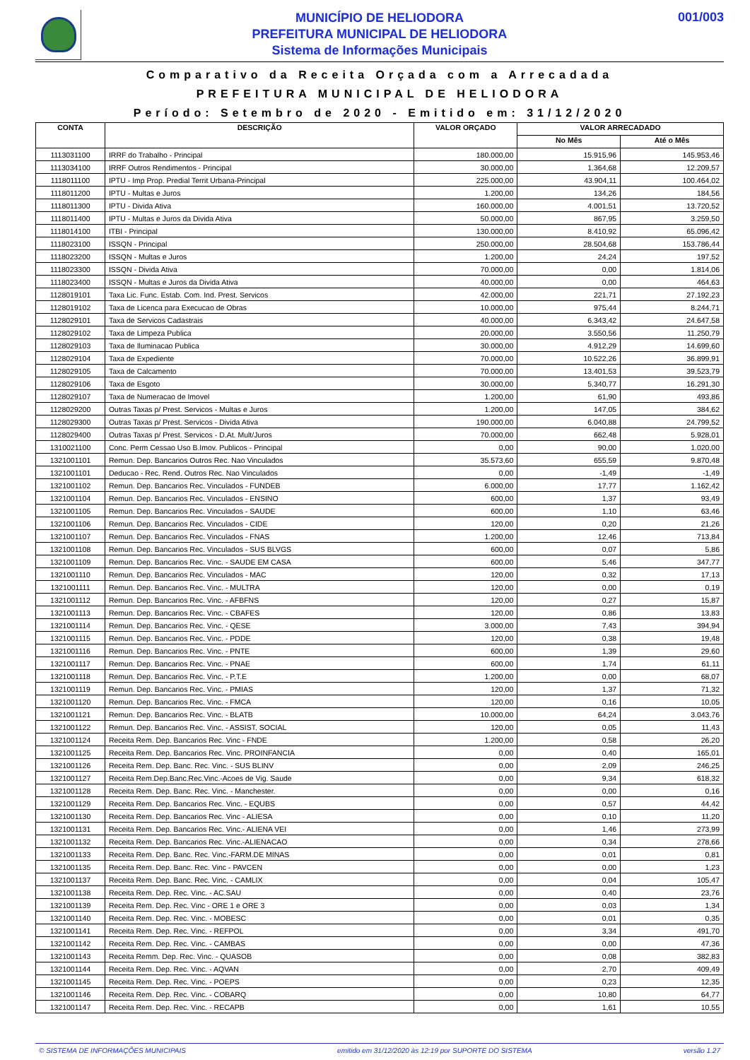MUNICÍPIO DE HELIODORA
PREFEITURA MUNICIPAL DE HELIODORA
Sistema de Informações Municipais
001/003
Comparativo da Receita Orçada com a Arrecadada
PREFEITURA MUNICIPAL DE HELIODORA
Período: Setembro de 2020 - Emitido em: 31/12/2020
| CONTA | DESCRIÇÃO | VALOR ORÇADO | VALOR ARRECADADO | |
| --- | --- | --- | --- | --- |
| | | | No Mês | Até o Mês |
| 1113031100 | IRRF do Trabalho - Principal | 180.000,00 | 15.915,96 | 145.953,46 |
| 1113034100 | IRRF Outros Rendimentos - Principal | 30.000,00 | 1.364,68 | 12.209,57 |
| 1118011100 | IPTU - Imp Prop. Predial Territ Urbana-Principal | 225.000,00 | 43.904,11 | 100.464,02 |
| 1118011200 | IPTU - Multas e Juros | 1.200,00 | 134,26 | 184,56 |
| 1118011300 | IPTU - Divida Ativa | 160.000,00 | 4.001,51 | 13.720,52 |
| 1118011400 | IPTU - Multas e Juros da Divida Ativa | 50.000,00 | 867,95 | 3.259,50 |
| 1118014100 | ITBI - Principal | 130.000,00 | 8.410,92 | 65.096,42 |
| 1118023100 | ISSQN - Principal | 250.000,00 | 28.504,68 | 153.786,44 |
| 1118023200 | ISSQN - Multas e Juros | 1.200,00 | 24,24 | 197,52 |
| 1118023300 | ISSQN - Divida Ativa | 70.000,00 | 0,00 | 1.814,06 |
| 1118023400 | ISSQN - Multas e Juros da Divida Ativa | 40.000,00 | 0,00 | 464,63 |
| 1128019101 | Taxa Lic. Func. Estab. Com. Ind. Prest. Servicos | 42.000,00 | 221,71 | 27.192,23 |
| 1128019102 | Taxa de Licenca para Execucao de Obras | 10.000,00 | 975,44 | 8.244,71 |
| 1128029101 | Taxa de Servicos Cadastrais | 40.000,00 | 6.343,42 | 24.647,58 |
| 1128029102 | Taxa de Limpeza Publica | 20.000,00 | 3.550,56 | 11.250,79 |
| 1128029103 | Taxa de Iluminacao Publica | 30.000,00 | 4.912,29 | 14.699,60 |
| 1128029104 | Taxa de Expediente | 70.000,00 | 10.522,26 | 36.899,91 |
| 1128029105 | Taxa de Calcamento | 70.000,00 | 13.401,53 | 39.523,79 |
| 1128029106 | Taxa de Esgoto | 30.000,00 | 5.340,77 | 16.291,30 |
| 1128029107 | Taxa de Numeracao de Imovel | 1.200,00 | 61,90 | 493,86 |
| 1128029200 | Outras Taxas p/ Prest. Servicos - Multas e Juros | 1.200,00 | 147,05 | 384,62 |
| 1128029300 | Outras Taxas p/ Prest. Servicos - Divida Ativa | 190.000,00 | 6.040,88 | 24.799,52 |
| 1128029400 | Outras Taxas p/ Prest. Servicos - D.At. Mult/Juros | 70.000,00 | 662,48 | 5.928,01 |
| 1310021100 | Conc. Perm Cessao Uso B.Imov. Publicos - Principal | 0,00 | 90,00 | 1.020,00 |
| 1321001101 | Remun. Dep. Bancarios Outros Rec. Nao Vinculados | 35.573,60 | 655,59 | 9.870,48 |
| 1321001101 | Deducao - Rec. Rend. Outros Rec. Nao Vinculados | 0,00 | -1,49 | -1,49 |
| 1321001102 | Remun. Dep. Bancarios Rec. Vinculados - FUNDEB | 6.000,00 | 17,77 | 1.162,42 |
| 1321001104 | Remun. Dep. Bancarios Rec. Vinculados - ENSINO | 600,00 | 1,37 | 93,49 |
| 1321001105 | Remun. Dep. Bancarios Rec. Vinculados - SAUDE | 600,00 | 1,10 | 63,46 |
| 1321001106 | Remun. Dep. Bancarios Rec. Vinculados - CIDE | 120,00 | 0,20 | 21,26 |
| 1321001107 | Remun. Dep. Bancarios Rec. Vinculados - FNAS | 1.200,00 | 12,46 | 713,84 |
| 1321001108 | Remun. Dep. Bancarios Rec. Vinculados - SUS BLVGS | 600,00 | 0,07 | 5,86 |
| 1321001109 | Remun. Dep. Bancarios Rec. Vinc. - SAUDE EM CASA | 600,00 | 5,46 | 347,77 |
| 1321001110 | Remun. Dep. Bancarios Rec. Vinculados - MAC | 120,00 | 0,32 | 17,13 |
| 1321001111 | Remun. Dep. Bancarios Rec. Vinc. - MULTRA | 120,00 | 0,00 | 0,19 |
| 1321001112 | Remun. Dep. Bancarios Rec. Vinc. - AFBFNS | 120,00 | 0,27 | 15,87 |
| 1321001113 | Remun. Dep. Bancarios Rec. Vinc. - CBAFES | 120,00 | 0,86 | 13,83 |
| 1321001114 | Remun. Dep. Bancarios Rec. Vinc. - QESE | 3.000,00 | 7,43 | 394,94 |
| 1321001115 | Remun. Dep. Bancarios Rec. Vinc. - PDDE | 120,00 | 0,38 | 19,48 |
| 1321001116 | Remun. Dep. Bancarios Rec. Vinc. - PNTE | 600,00 | 1,39 | 29,60 |
| 1321001117 | Remun. Dep. Bancarios Rec. Vinc. - PNAE | 600,00 | 1,74 | 61,11 |
| 1321001118 | Remun. Dep. Bancarios Rec. Vinc. - P.T.E | 1.200,00 | 0,00 | 68,07 |
| 1321001119 | Remun. Dep. Bancarios Rec. Vinc. - PMIAS | 120,00 | 1,37 | 71,32 |
| 1321001120 | Remun. Dep. Bancarios Rec. Vinc. - FMCA | 120,00 | 0,16 | 10,05 |
| 1321001121 | Remun. Dep. Bancarios Rec. Vinc. - BLATB | 10.000,00 | 64,24 | 3.043,76 |
| 1321001122 | Remun. Dep. Bancarios Rec. Vinc. - ASSIST. SOCIAL | 120,00 | 0,05 | 11,43 |
| 1321001124 | Receita Rem. Dep. Bancarios Rec. Vinc - FNDE | 1.200,00 | 0,58 | 26,20 |
| 1321001125 | Receita Rem. Dep. Bancarios Rec. Vinc. PROINFANCIA | 0,00 | 0,40 | 165,01 |
| 1321001126 | Receita Rem. Dep. Banc. Rec. Vinc. - SUS BLINV | 0,00 | 2,09 | 246,25 |
| 1321001127 | Receita Rem.Dep.Banc.Rec.Vinc.-Acoes de Vig. Saude | 0,00 | 9,34 | 618,32 |
| 1321001128 | Receita Rem. Dep. Banc. Rec. Vinc. - Manchester. | 0,00 | 0,00 | 0,16 |
| 1321001129 | Receita Rem. Dep. Bancarios Rec. Vinc. - EQUBS | 0,00 | 0,57 | 44,42 |
| 1321001130 | Receita Rem. Dep. Bancarios Rec. Vinc - ALIESA | 0,00 | 0,10 | 11,20 |
| 1321001131 | Receita Rem. Dep. Bancarios Rec. Vinc.- ALIENA VEI | 0,00 | 1,46 | 273,99 |
| 1321001132 | Receita Rem. Dep. Bancarios Rec. Vinc.-ALIENACAO | 0,00 | 0,34 | 278,66 |
| 1321001133 | Receita Rem. Dep. Banc. Rec. Vinc.-FARM.DE MINAS | 0,00 | 0,01 | 0,81 |
| 1321001135 | Receita Rem. Dep. Banc. Rec. Vinc - PAVCEN | 0,00 | 0,00 | 1,23 |
| 1321001137 | Receita Rem. Dep. Banc. Rec. Vinc. - CAMLIX | 0,00 | 0,04 | 105,47 |
| 1321001138 | Receita Rem. Dep. Rec. Vinc. - AC.SAU | 0,00 | 0,40 | 23,76 |
| 1321001139 | Receita Rem. Dep. Rec. Vinc - ORE 1 e ORE 3 | 0,00 | 0,03 | 1,34 |
| 1321001140 | Receita Rem. Dep. Rec. Vinc. - MOBESC | 0,00 | 0,01 | 0,35 |
| 1321001141 | Receita Rem. Dep. Rec. Vinc. - REFPOL | 0,00 | 3,34 | 491,70 |
| 1321001142 | Receita Rem. Dep. Rec. Vinc. - CAMBAS | 0,00 | 0,00 | 47,36 |
| 1321001143 | Receita Remm. Dep. Rec. Vinc. - QUASOB | 0,00 | 0,08 | 382,83 |
| 1321001144 | Receita Rem. Dep. Rec. Vinc. - AQVAN | 0,00 | 2,70 | 409,49 |
| 1321001145 | Receita Rem. Dep. Rec. Vinc. - POEPS | 0,00 | 0,23 | 12,35 |
| 1321001146 | Receita Rem. Dep. Rec. Vinc. - COBARQ | 0,00 | 10,80 | 64,77 |
| 1321001147 | Receita Rem. Dep. Rec. Vinc. - RECAPB | 0,00 | 1,61 | 10,55 |
© SISTEMA DE INFORMAÇÕES MUNICIPAIS emitido em 31/12/2020 às 12:19 por SUPORTE DO SISTEMA versão 1.27